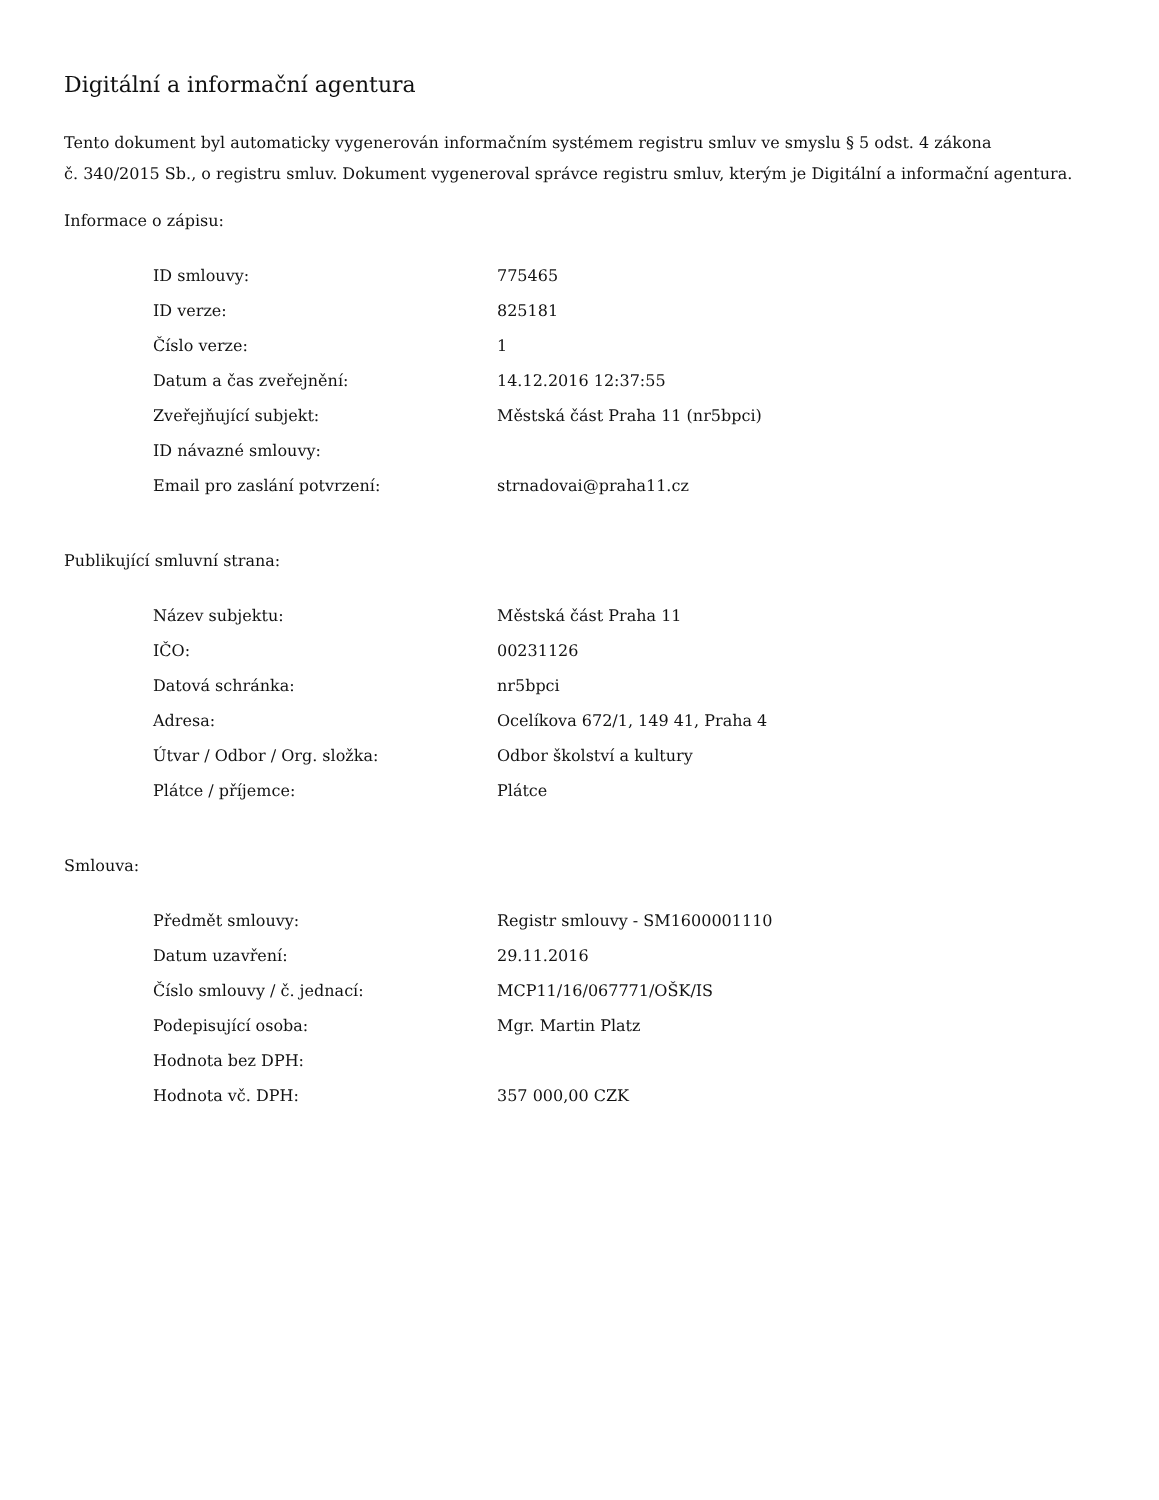Digitální a informační agentura
Tento dokument byl automaticky vygenerován informačním systémem registru smluv ve smyslu § 5 odst. 4 zákona
č. 340/2015 Sb., o registru smluv. Dokument vygeneroval správce registru smluv, kterým je Digitální a informační agentura.
Informace o zápisu:
| ID smlouvy: | 775465 |
| ID verze: | 825181 |
| Číslo verze: | 1 |
| Datum a čas zveřejnění: | 14.12.2016 12:37:55 |
| Zveřejňující subjekt: | Městská část Praha 11 (nr5bpci) |
| ID návazné smlouvy: | |
| Email pro zaslání potvrzení: | strnadovai@praha11.cz |
Publikující smluvní strana:
| Název subjektu: | Městská část Praha 11 |
| IČO: | 00231126 |
| Datová schránka: | nr5bpci |
| Adresa: | Ocelíkova 672/1, 149 41, Praha 4 |
| Útvar / Odbor / Org. složka: | Odbor školství a kultury |
| Plátce / příjemce: | Plátce |
Smlouva:
| Předmět smlouvy: | Registr smlouvy - SM1600001110 |
| Datum uzavření: | 29.11.2016 |
| Číslo smlouvy / č. jednací: | MCP11/16/067771/OŠK/IS |
| Podepisující osoba: | Mgr. Martin Platz |
| Hodnota bez DPH: | |
| Hodnota vč. DPH: | 357 000,00 CZK |